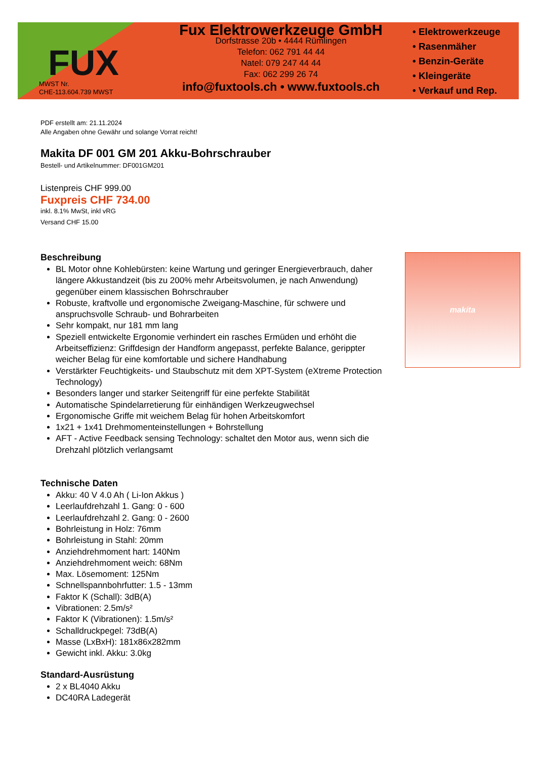FUX
MWST Nr.
CHE-113.604.739 MWST
Fux Elektrowerkzeuge GmbH
Dorfstrasse 20b • 4444 Rümlingen
Telefon: 062 791 44 44
Natel: 079 247 44 44
Fax: 062 299 26 74
info@fuxtools.ch • www.fuxtools.ch
• Elektrowerkzeuge
• Rasenmäher
• Benzin-Geräte
• Kleingeräte
• Verkauf und Rep.
PDF erstellt am: 21.11.2024
Alle Angaben ohne Gewähr und solange Vorrat reicht!
Makita DF 001 GM 201 Akku-Bohrschrauber
Bestell- und Artikelnummer: DF001GM201
Listenpreis CHF 999.00
Fuxpreis CHF 734.00
inkl. 8.1% MwSt, inkl vRG
Versand CHF 15.00
Beschreibung
BL Motor ohne Kohlebürsten: keine Wartung und geringer Energieverbrauch, daher längere Akkustandzeit (bis zu 200% mehr Arbeitsvolumen, je nach Anwendung) gegenüber einem klassischen Bohrschrauber
Robuste, kraftvolle und ergonomische Zweigang-Maschine, für schwere und anspruchsvolle Schraub- und Bohrarbeiten
Sehr kompakt, nur 181 mm lang
Speziell entwickelte Ergonomie verhindert ein rasches Ermüden und erhöht die Arbeitseffizienz: Griffdesign der Handform angepasst, perfekte Balance, gerippter weicher Belag für eine komfortable und sichere Handhabung
Verstärkter Feuchtigkeits- und Staubschutz mit dem XPT-System (eXtreme Protection Technology)
Besonders langer und starker Seitengriff für eine perfekte Stabilität
Automatische Spindelarretierung für einhändigen Werkzeugwechsel
Ergonomische Griffe mit weichem Belag für hohen Arbeitskomfort
1x21 + 1x41 Drehmomenteinstellungen + Bohrstellung
AFT - Active Feedback sensing Technology: schaltet den Motor aus, wenn sich die Drehzahl plötzlich verlangsamt
makita
Technische Daten
Akku: 40 V 4.0 Ah ( Li-Ion Akkus )
Leerlaufdrehzahl 1. Gang: 0 - 600
Leerlaufdrehzahl 2. Gang: 0 - 2600
Bohrleistung in Holz: 76mm
Bohrleistung in Stahl: 20mm
Anziehdrehmoment hart: 140Nm
Anziehdrehmoment weich: 68Nm
Max. Lösemoment: 125Nm
Schnellspannbohrfutter: 1.5 - 13mm
Faktor K (Schall): 3dB(A)
Vibrationen: 2.5m/s²
Faktor K (Vibrationen): 1.5m/s²
Schalldruckpegel: 73dB(A)
Masse (LxBxH): 181x86x282mm
Gewicht inkl. Akku: 3.0kg
Standard-Ausrüstung
2 x BL4040 Akku
DC40RA Ladegerät